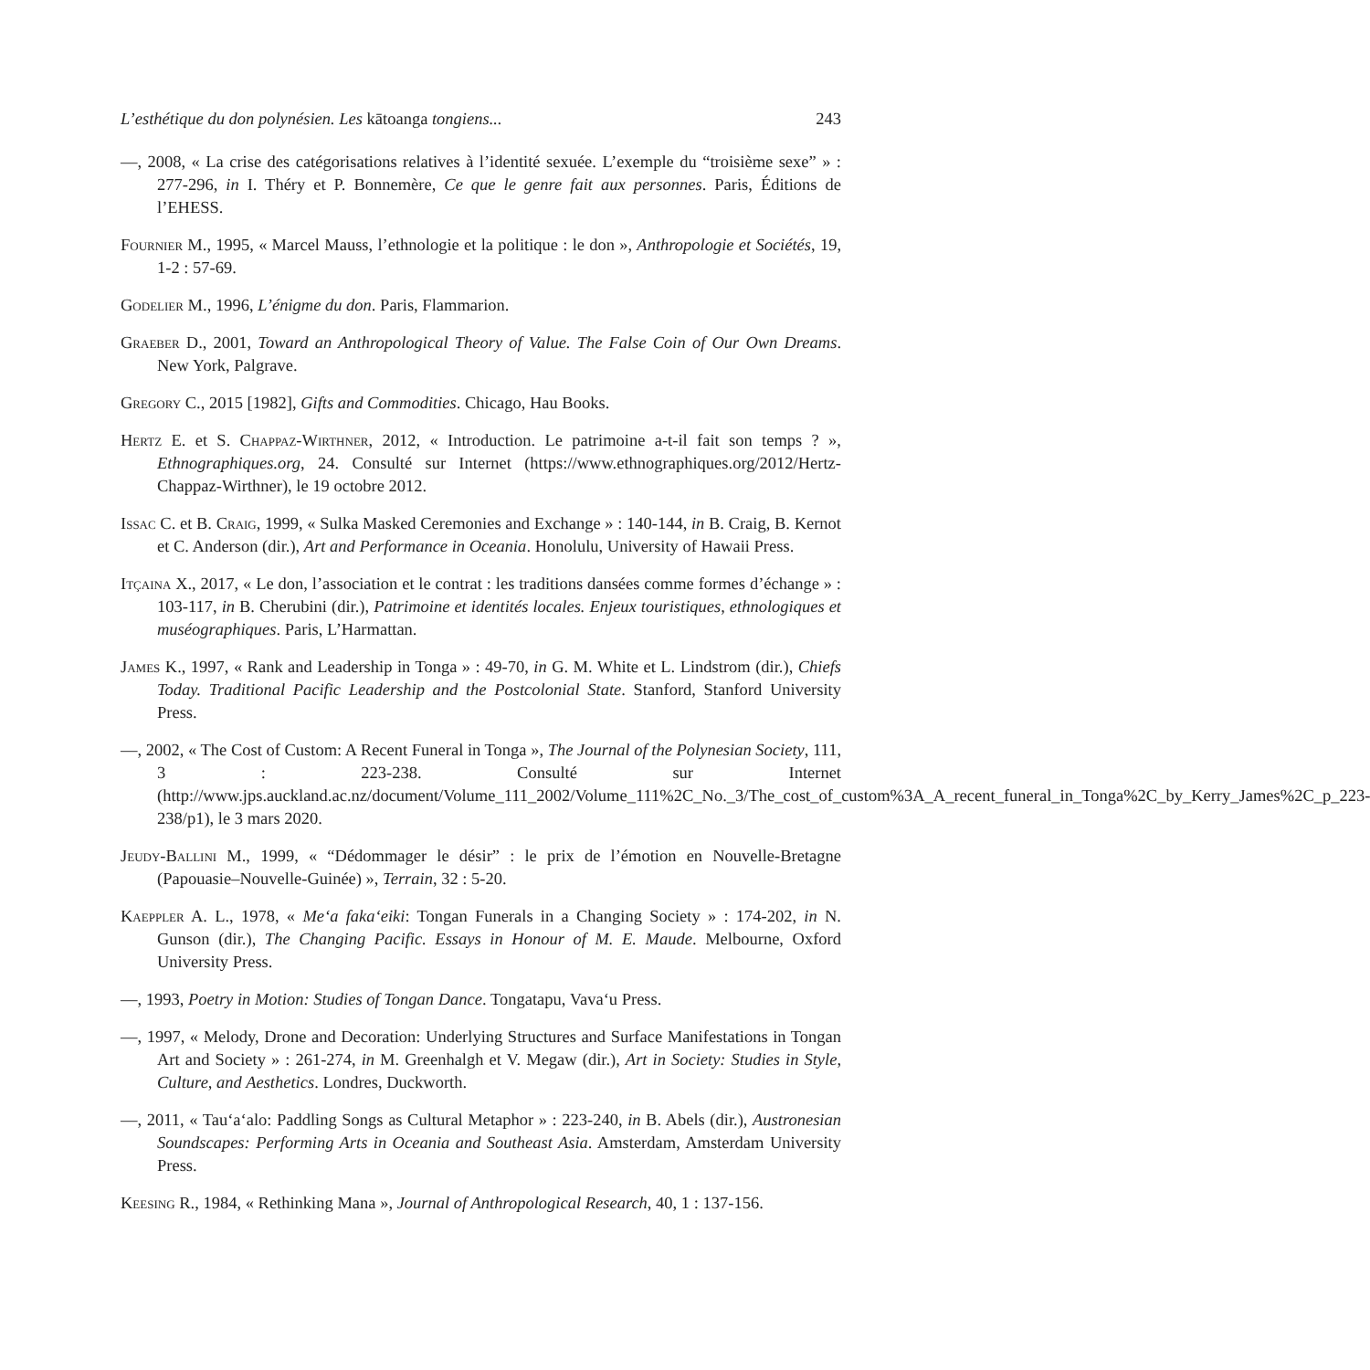L’esthétique du don polynésien. Les kātoanga tongiens... 243
—, 2008, « La crise des catégorisations relatives à l’identité sexuée. L’exemple du “troisième sexe” » : 277-296, in I. Théry et P. Bonnemère, Ce que le genre fait aux personnes. Paris, Éditions de l’EHESS.
Fournier M., 1995, « Marcel Mauss, l’ethnologie et la politique : le don », Anthropologie et Sociétés, 19, 1-2 : 57-69.
Godelier M., 1996, L’énigme du don. Paris, Flammarion.
Graeber D., 2001, Toward an Anthropological Theory of Value. The False Coin of Our Own Dreams. New York, Palgrave.
Gregory C., 2015 [1982], Gifts and Commodities. Chicago, Hau Books.
Hertz E. et S. Chappaz-Wirthner, 2012, « Introduction. Le patrimoine a-t-il fait son temps ? », Ethnographiques.org, 24. Consulté sur Internet (https://www.ethnographiques.org/2012/Hertz-Chappaz-Wirthner), le 19 octobre 2012.
Issac C. et B. Craig, 1999, « Sulka Masked Ceremonies and Exchange » : 140-144, in B. Craig, B. Kernot et C. Anderson (dir.), Art and Performance in Oceania. Honolulu, University of Hawaii Press.
Itçaina X., 2017, « Le don, l’association et le contrat : les traditions dansées comme formes d’échange » : 103-117, in B. Cherubini (dir.), Patrimoine et identités locales. Enjeux touristiques, ethnologiques et muséographiques. Paris, L’Harmattan.
James K., 1997, « Rank and Leadership in Tonga » : 49-70, in G. M. White et L. Lindstrom (dir.), Chiefs Today. Traditional Pacific Leadership and the Postcolonial State. Stanford, Stanford University Press.
—, 2002, « The Cost of Custom: A Recent Funeral in Tonga », The Journal of the Polynesian Society, 111, 3 : 223-238. Consulté sur Internet (http://www.jps.auckland.ac.nz/document/Volume_111_2002/Volume_111%2C_No._3/The_cost_of_custom%3A_A_recent_funeral_in_Tonga%2C_by_Kerry_James%2C_p_223-238/p1), le 3 mars 2020.
Jeudy-Ballini M., 1999, « “Dédommager le désir” : le prix de l’émotion en Nouvelle-Bretagne (Papouasie–Nouvelle-Guinée) », Terrain, 32 : 5-20.
Kaeppler A. L., 1978, « Me‘a faka‘eiki: Tongan Funerals in a Changing Society » : 174-202, in N. Gunson (dir.), The Changing Pacific. Essays in Honour of M. E. Maude. Melbourne, Oxford University Press.
—, 1993, Poetry in Motion: Studies of Tongan Dance. Tongatapu, Vava‘u Press.
—, 1997, « Melody, Drone and Decoration: Underlying Structures and Surface Manifestations in Tongan Art and Society » : 261-274, in M. Greenhalgh et V. Megaw (dir.), Art in Society: Studies in Style, Culture, and Aesthetics. Londres, Duckworth.
—, 2011, « Tau‘a‘alo: Paddling Songs as Cultural Metaphor » : 223-240, in B. Abels (dir.), Austronesian Soundscapes: Performing Arts in Oceania and Southeast Asia. Amsterdam, Amsterdam University Press.
Keesing R., 1984, « Rethinking Mana », Journal of Anthropological Research, 40, 1 : 137-156.